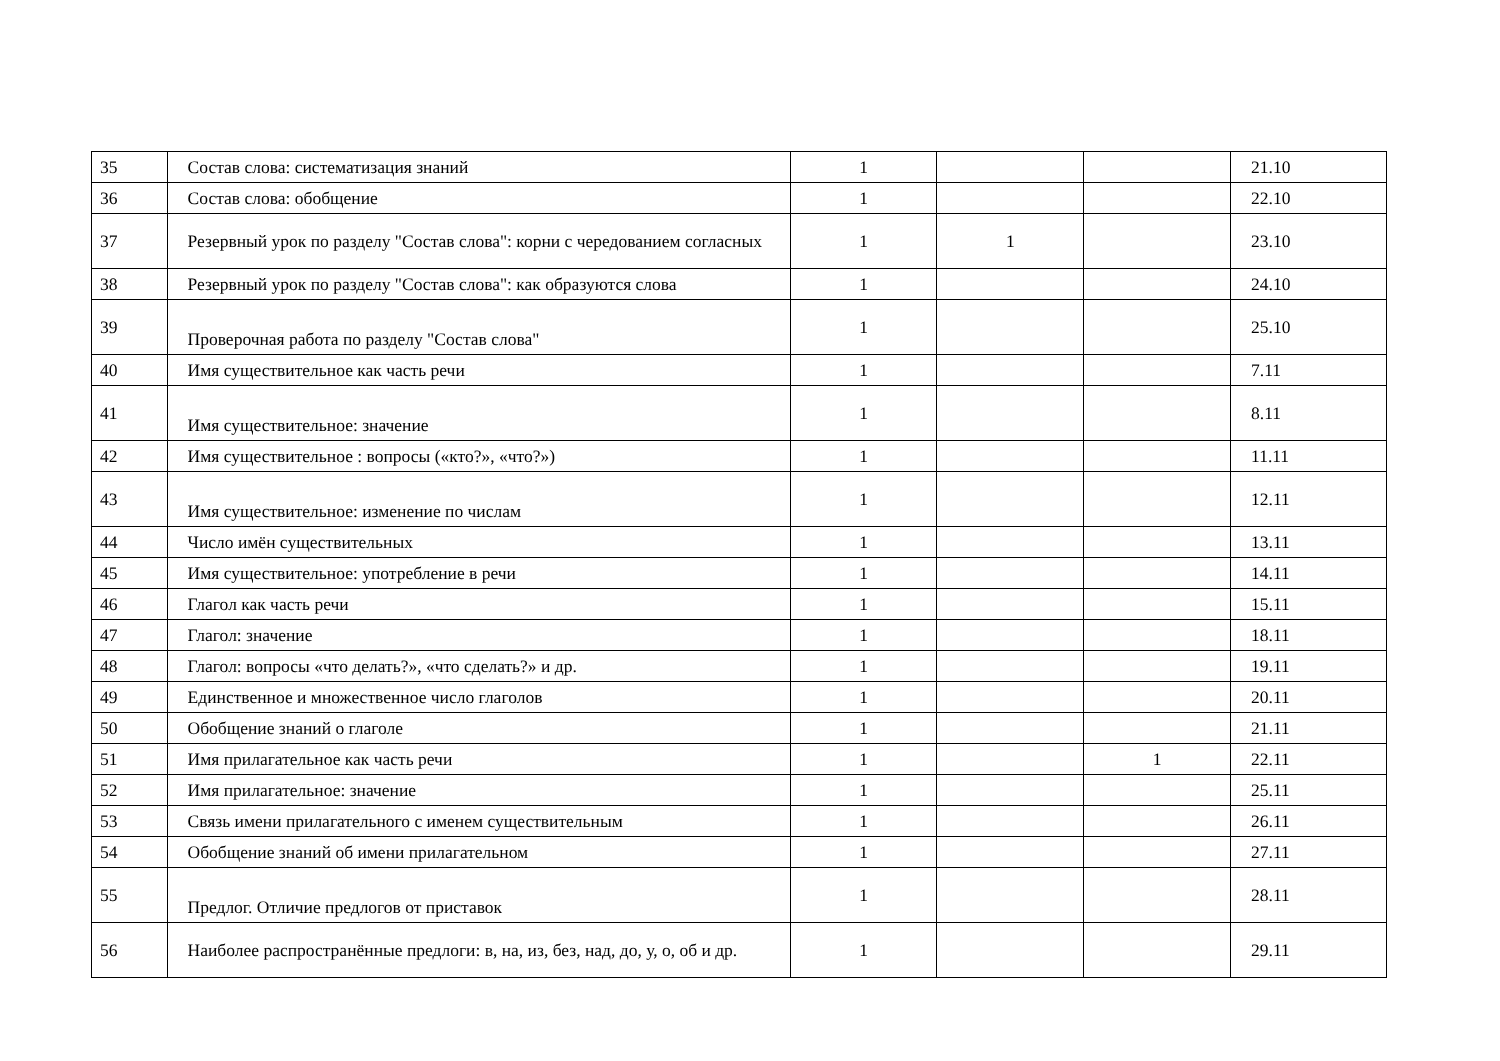| 35 | Состав слова: систематизация знаний | 1 | | | 21.10 |
| 36 | Состав слова: обобщение | 1 | | | 22.10 |
| 37 | Резервный урок по разделу "Состав слова": корни с чередованием согласных | 1 | 1 | | 23.10 |
| 38 | Резервный урок по разделу "Состав слова": как образуются слова | 1 | | | 24.10 |
| 39 | Проверочная работа по разделу "Состав слова" | 1 | | | 25.10 |
| 40 | Имя существительное как часть речи | 1 | | | 7.11 |
| 41 | Имя существительное: значение | 1 | | | 8.11 |
| 42 | Имя существительное : вопросы («кто?», «что?») | 1 | | | 11.11 |
| 43 | Имя существительное: изменение по числам | 1 | | | 12.11 |
| 44 | Число имён существительных | 1 | | | 13.11 |
| 45 | Имя существительное: употребление в речи | 1 | | | 14.11 |
| 46 | Глагол как часть речи | 1 | | | 15.11 |
| 47 | Глагол: значение | 1 | | | 18.11 |
| 48 | Глагол: вопросы «что делать?», «что сделать?» и др. | 1 | | | 19.11 |
| 49 | Единственное и множественное число глаголов | 1 | | | 20.11 |
| 50 | Обобщение знаний о глаголе | 1 | | | 21.11 |
| 51 | Имя прилагательное как часть речи | 1 | | 1 | 22.11 |
| 52 | Имя прилагательное: значение | 1 | | | 25.11 |
| 53 | Связь имени прилагательного с именем существительным | 1 | | | 26.11 |
| 54 | Обобщение знаний об имени прилагательном | 1 | | | 27.11 |
| 55 | Предлог. Отличие предлогов от приставок | 1 | | | 28.11 |
| 56 | Наиболее распространённые предлоги: в, на, из, без, над, до, у, о, об и др. | 1 | | | 29.11 |